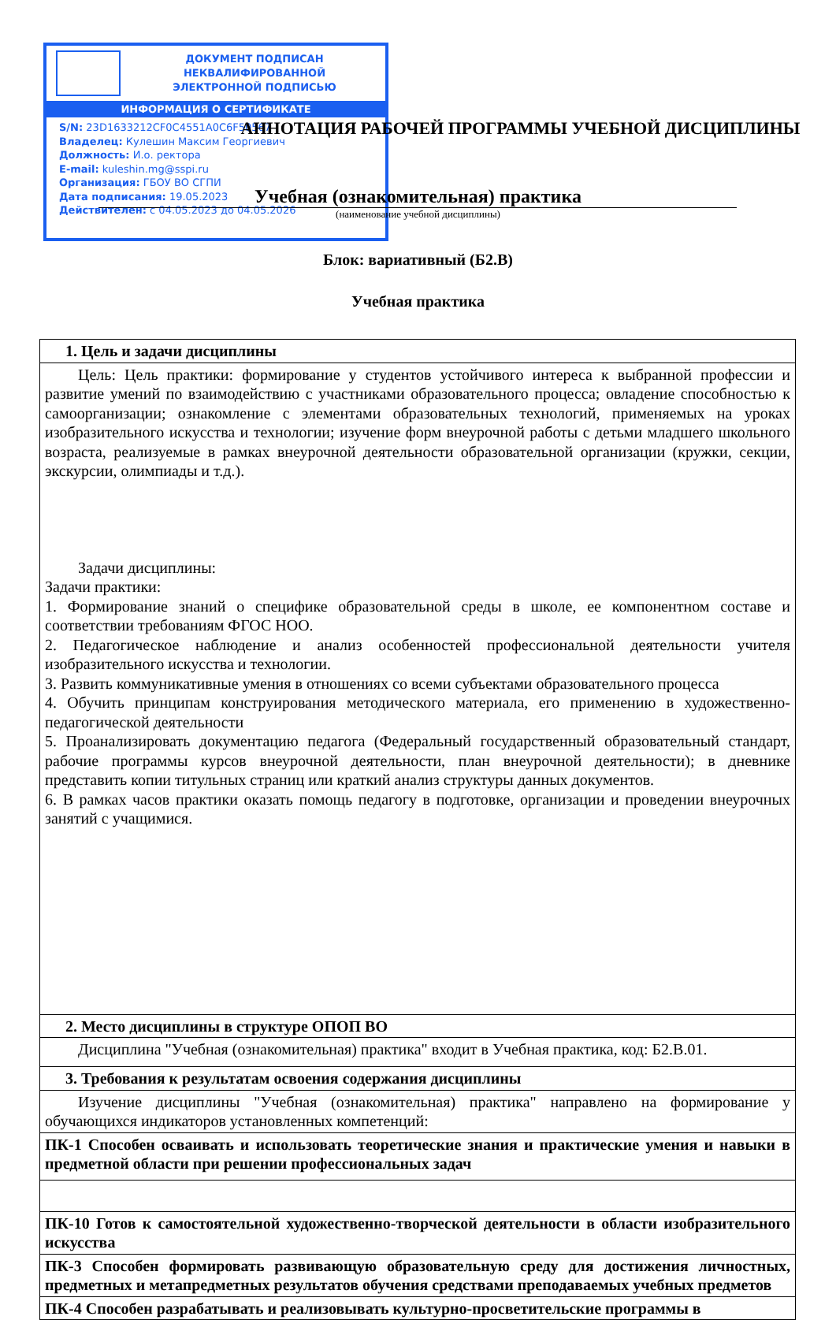ДОКУМЕНТ ПОДПИСАН
НЕКВАЛИФИРОВАННОЙ
ЭЛЕКТРОННОЙ ПОДПИСЬЮ
ИНФОРМАЦИЯ О СЕРТИФИКАТЕ
S/N: 23D1633212CF0C4551A0C6F50567
Владелец: Кулешин Максим Георгиевич
Должность: И.о. ректора
E-mail: kuleshin.mg@sspi.ru
Организация: ГБОУ ВО СГПИ
Дата подписания: 19.05.2023
Действителен: с 04.05.2023 до 04.05.2026
АННОТАЦИЯ РАБОЧЕЙ ПРОГРАММЫ УЧЕБНОЙ ДИСЦИПЛИНЫ
Учебная (ознакомительная) практика
(наименование учебной дисциплины)
Блок: вариативный (Б2.В)
Учебная практика
| 1. Цель и задачи дисциплины |
| Цель: Цель практики: формирование у студентов устойчивого интереса к выбранной профессии и развитие умений по взаимодействию с участниками образовательного процесса; овладение способностью к самоорганизации; ознакомление с элементами образовательных технологий, применяемых на уроках изобразительного искусства и технологии; изучение форм внеурочной работы с детьми младшего школьного возраста, реализуемые в рамках внеурочной деятельности образовательной организации (кружки, секции, экскурсии, олимпиады и т.д.). Задачи дисциплины: Задачи практики: 1. Формирование знаний о специфике образовательной среды в школе, ее компонентном составе и соответствии требованиям ФГОС НОО. 2. Педагогическое наблюдение и анализ особенностей профессиональной деятельности учителя изобразительного искусства и технологии. 3. Развить коммуникативные умения в отношениях со всеми субъектами образовательного процесса 4. Обучить принципам конструирования методического материала, его применению в художественно-педагогической деятельности 5. Проанализировать документацию педагога (Федеральный государственный образовательный стандарт, рабочие программы курсов внеурочной деятельности, план внеурочной деятельности); в дневнике представить копии титульных страниц или краткий анализ структуры данных документов. 6. В рамках часов практики оказать помощь педагогу в подготовке, организации и проведении внеурочных занятий с учащимися. |
| 2. Место дисциплины в структуре ОПОП ВО |
| Дисциплина "Учебная (ознакомительная) практика" входит в Учебная практика, код: Б2.В.01. |
| 3. Требования к результатам освоения содержания дисциплины |
| Изучение дисциплины "Учебная (ознакомительная) практика" направлено на формирование у обучающихся индикаторов установленных компетенций: |
| ПК-1 Способен осваивать и использовать теоретические знания и практические умения и навыки в предметной области при решении профессиональных задач |
| ПК-10 Готов к самостоятельной художественно-творческой деятельности в области изобразительного искусства |
| ПК-3 Способен формировать развивающую образовательную среду для достижения личностных, предметных и метапредметных результатов обучения средствами преподаваемых учебных предметов |
| ПК-4 Способен разрабатывать и реализовывать культурно-просветительские программы в |